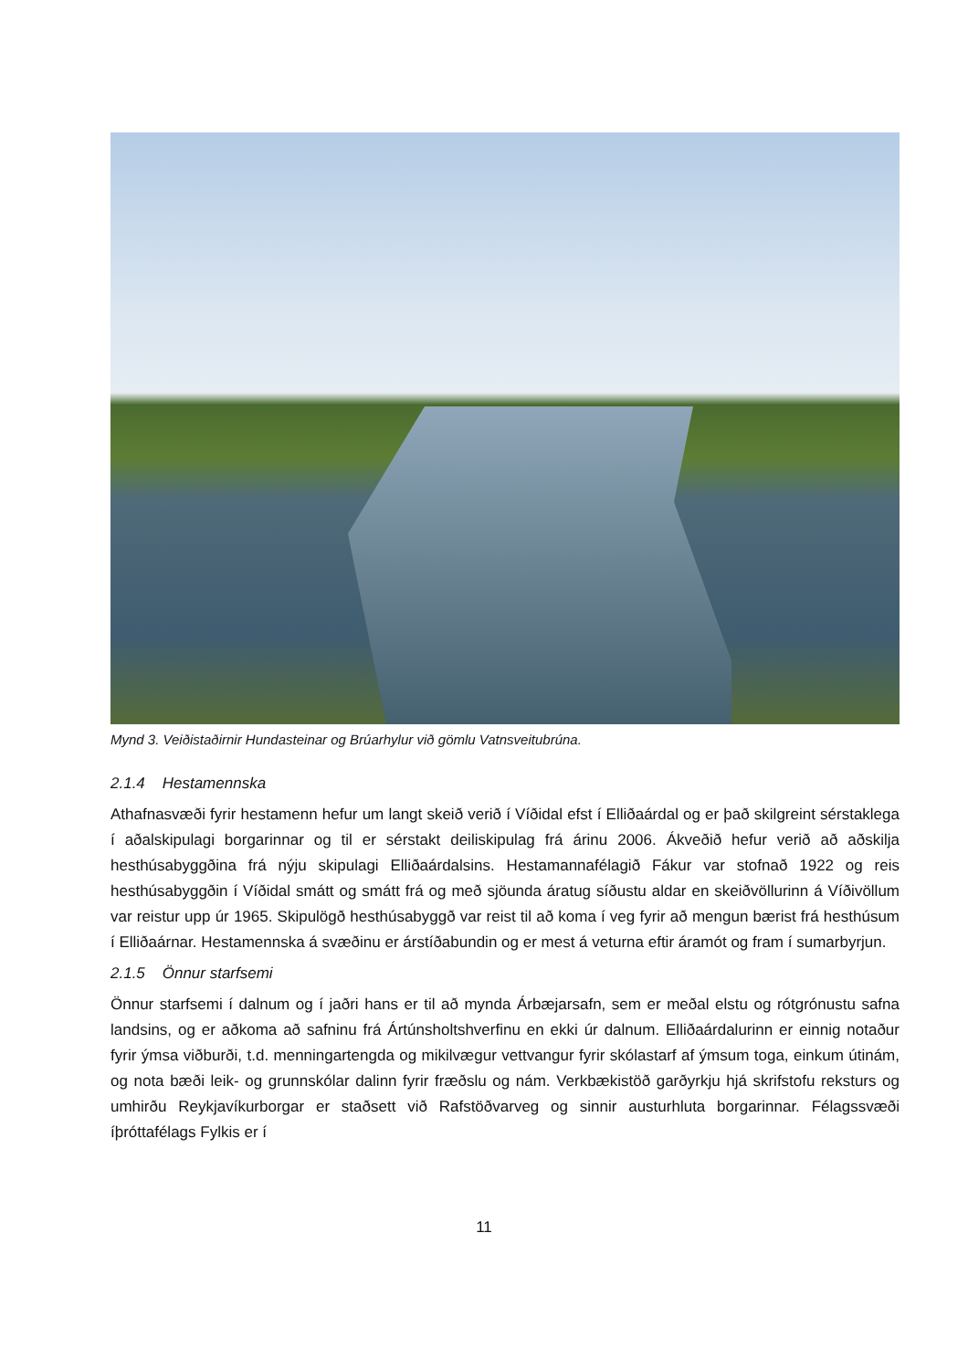Mynd 3. Veiðistaðirnir Hundasteinar og Brúarhylur við gömlu Vatnsveitubrúna.
2.1.4 Hestamennska
Athafnasvæði fyrir hestamenn hefur um langt skeið verið í Víðidal efst í Elliðaárdal og er það skilgreint sérstaklega í aðalskipulagi borgarinnar og til er sérstakt deiliskipulag frá árinu 2006. Ákveðið hefur verið að aðskilja hesthúsabyggðina frá nýju skipulagi Elliðaárdalsins. Hestamannafélagið Fákur var stofnað 1922 og reis hesthúsabyggðin í Víðidal smátt og smátt frá og með sjöunda áratug síðustu aldar en skeiðvöllurinn á Víðivöllum var reistur upp úr 1965. Skipulögð hesthúsabyggð var reist til að koma í veg fyrir að mengun bærist frá hesthúsum í Elliðaárnar. Hestamennska á svæðinu er árstíðabundin og er mest á veturna eftir áramót og fram í sumarbyrjun.
2.1.5 Önnur starfsemi
Önnur starfsemi í dalnum og í jaðri hans er til að mynda Árbæjarsafn, sem er meðal elstu og rótgrónustu safna landsins, og er aðkoma að safninu frá Ártúnsholtshverfinu en ekki úr dalnum. Elliðaárdalurinn er einnig notaður fyrir ýmsa viðburði, t.d. menningartengda og mikilvægur vettvangur fyrir skólastarf af ýmsum toga, einkum útinám, og nota bæði leik- og grunnskólar dalinn fyrir fræðslu og nám. Verkbækistöð garðyrkju hjá skrifstofu reksturs og umhirðu Reykjavíkurborgar er staðsett við Rafstöðvarveg og sinnir austurhluta borgarinnar. Félagssvæði íþróttafélags Fylkis er í
11